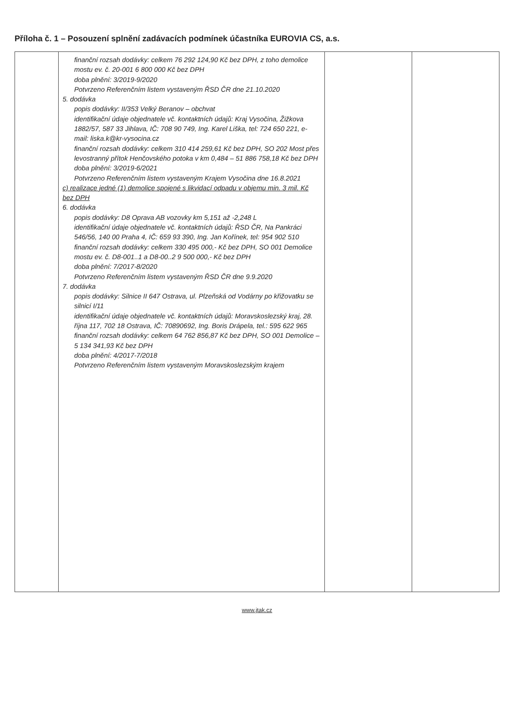Příloha č. 1 – Posouzení splnění zadávacích podmínek účastníka EUROVIA CS, a.s.
| | finanční rozsah dodávky: celkem 76 292 124,90 Kč bez DPH, z toho demolice mostu ev. č. 20-001 6 800 000 Kč bez DPH doba plnění: 3/2019-9/2020 Potvrzeno Referenčním listem vystaveným ŘSD ČR dne 21.10.2020 5. dodávka popis dodávky: II/353 Velký Beranov – obchvat identifikační údaje objednatele vč. kontaktních údajů: Kraj Vysočina, Žižkova 1882/57, 587 33 Jihlava, IČ: 708 90 749, Ing. Karel Liška, tel: 724 650 221, e-mail: liska.k@kr-vysocina.cz finanční rozsah dodávky: celkem 310 414 259,61 Kč bez DPH, SO 202 Most přes levostranný přítok Henčovského potoka v km 0,484 – 51 886 758,18 Kč bez DPH doba plnění: 3/2019-6/2021 Potvrzeno Referenčním listem vystaveným Krajem Vysočina dne 16.8.2021 c) realizace jedné (1) demolice spojené s likvidací odpadu v objemu min. 3 mil. Kč bez DPH 6. dodávka popis dodávky: D8 Oprava AB vozovky km 5,151 až -2,248 L identifikační údaje objednatele vč. kontaktních údajů: ŘSD ČR, Na Pankráci 546/56, 140 00 Praha 4, IČ: 659 93 390, Ing. Jan Kořínek, tel: 954 902 510 finanční rozsah dodávky: celkem 330 495 000,- Kč bez DPH, SO 001 Demolice mostu ev. č. D8-001..1 a D8-00..2 9 500 000,- Kč bez DPH doba plnění: 7/2017-8/2020 Potvrzeno Referenčním listem vystaveným ŘSD ČR dne 9.9.2020 7. dodávka popis dodávky: Silnice II 647 Ostrava, ul. Plzeňská od Vodárny po křižovatku se silnicí I/11 identifikační údaje objednatele vč. kontaktních údajů: Moravskoslezský kraj, 28. října 117, 702 18 Ostrava, IČ: 70890692, Ing. Boris Drápela, tel.: 595 622 965 finanční rozsah dodávky: celkem 64 762 856,87 Kč bez DPH, SO 001 Demolice – 5 134 341,93 Kč bez DPH doba plnění: 4/2017-7/2018 Potvrzeno Referenčním listem vystaveným Moravskoslezským krajem | | |
www.jtak.cz